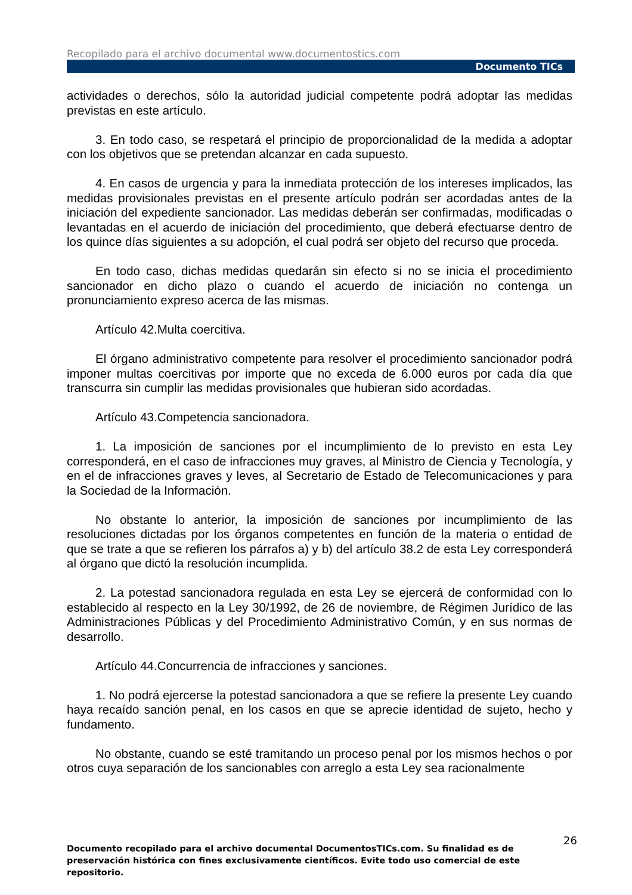Recopilado para el archivo documental www.documentostics.com
Documento TICs
actividades o derechos, sólo la autoridad judicial competente podrá adoptar las medidas previstas en este artículo.
3. En todo caso, se respetará el principio de proporcionalidad de la medida a adoptar con los objetivos que se pretendan alcanzar en cada supuesto.
4. En casos de urgencia y para la inmediata protección de los intereses implicados, las medidas provisionales previstas en el presente artículo podrán ser acordadas antes de la iniciación del expediente sancionador. Las medidas deberán ser confirmadas, modificadas o levantadas en el acuerdo de iniciación del procedimiento, que deberá efectuarse dentro de los quince días siguientes a su adopción, el cual podrá ser objeto del recurso que proceda.
En todo caso, dichas medidas quedarán sin efecto si no se inicia el procedimiento sancionador en dicho plazo o cuando el acuerdo de iniciación no contenga un pronunciamiento expreso acerca de las mismas.
Artículo 42.Multa coercitiva.
El órgano administrativo competente para resolver el procedimiento sancionador podrá imponer multas coercitivas por importe que no exceda de 6.000 euros por cada día que transcurra sin cumplir las medidas provisionales que hubieran sido acordadas.
Artículo 43.Competencia sancionadora.
1. La imposición de sanciones por el incumplimiento de lo previsto en esta Ley corresponderá, en el caso de infracciones muy graves, al Ministro de Ciencia y Tecnología, y en el de infracciones graves y leves, al Secretario de Estado de Telecomunicaciones y para la Sociedad de la Información.
No obstante lo anterior, la imposición de sanciones por incumplimiento de las resoluciones dictadas por los órganos competentes en función de la materia o entidad de que se trate a que se refieren los párrafos a) y b) del artículo 38.2 de esta Ley corresponderá al órgano que dictó la resolución incumplida.
2. La potestad sancionadora regulada en esta Ley se ejercerá de conformidad con lo establecido al respecto en la Ley 30/1992, de 26 de noviembre, de Régimen Jurídico de las Administraciones Públicas y del Procedimiento Administrativo Común, y en sus normas de desarrollo.
Artículo 44.Concurrencia de infracciones y sanciones.
1. No podrá ejercerse la potestad sancionadora a que se refiere la presente Ley cuando haya recaído sanción penal, en los casos en que se aprecie identidad de sujeto, hecho y fundamento.
No obstante, cuando se esté tramitando un proceso penal por los mismos hechos o por otros cuya separación de los sancionables con arreglo a esta Ley sea racionalmente
26
Documento recopilado para el archivo documental DocumentosTICs.com. Su finalidad es de preservación histórica con fines exclusivamente científicos. Evite todo uso comercial de este repositorio.